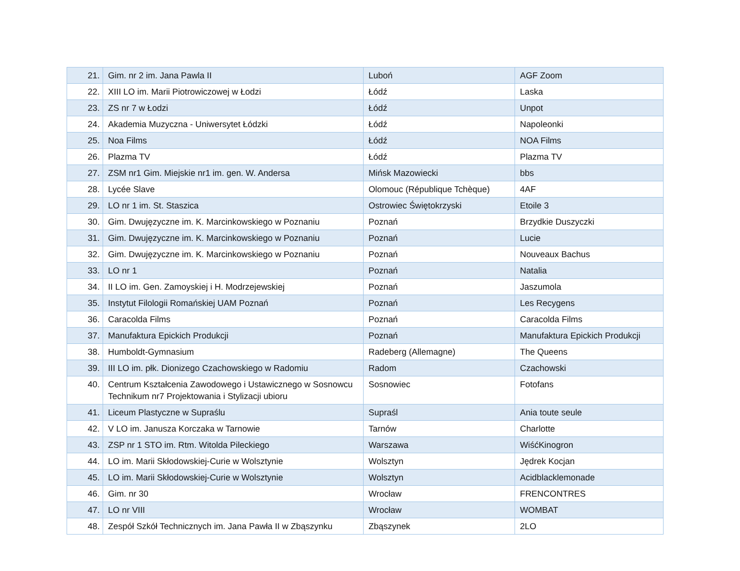| 21. | Gim. nr 2 im. Jana Pawla II | Luboń | AGF Zoom |
| 22. | XIII LO im. Marii Piotrowiczowej w Łodzi | Łódź | Laska |
| 23. | ZS nr 7 w Łodzi | Łódź | Unpot |
| 24. | Akademia Muzyczna - Uniwersytet Łódzki | Łódź | Napoleonki |
| 25. | Noa Films | Łódź | NOA Films |
| 26. | Plazma TV | Łódź | Plazma TV |
| 27. | ZSM nr1 Gim. Miejskie nr1 im. gen. W. Andersa | Mińsk Mazowiecki | bbs |
| 28. | Lycée Slave | Olomouc (République Tchèque) | 4AF |
| 29. | LO nr 1 im. St. Staszica | Ostrowiec Świętokrzyski | Etoile 3 |
| 30. | Gim. Dwujęzyczne im. K. Marcinkowskiego w Poznaniu | Poznań | Brzydkie Duszyczki |
| 31. | Gim. Dwujęzyczne im. K. Marcinkowskiego w Poznaniu | Poznań | Lucie |
| 32. | Gim. Dwujęzyczne im. K. Marcinkowskiego w Poznaniu | Poznań | Nouveaux Bachus |
| 33. | LO nr 1 | Poznań | Natalia |
| 34. | II LO im. Gen. Zamoyskiej i H. Modrzejewskiej | Poznań | Jaszumola |
| 35. | Instytut Filologii Romańskiej UAM Poznań | Poznań | Les Recygens |
| 36. | Caracolda Films | Poznań | Caracolda Films |
| 37. | Manufaktura Epickich Produkcji | Poznań | Manufaktura Epickich Produkcji |
| 38. | Humboldt-Gymnasium | Radeberg (Allemagne) | The Queens |
| 39. | III LO im. płk. Dionizego Czachowskiego w Radomiu | Radom | Czachowski |
| 40. | Centrum Kształcenia Zawodowego i Ustawicznego w Sosnowcu Technikum nr7 Projektowania i Stylizacji ubioru | Sosnowiec | Fotofans |
| 41. | Liceum Plastyczne w Supraślu | Supraśl | Ania toute seule |
| 42. | V LO im. Janusza Korczaka w Tarnowie | Tarnów | Charlotte |
| 43. | ZSP nr 1 STO im. Rtm. Witolda Pileckiego | Warszawa | WiśćKinogron |
| 44. | LO im. Marii Skłodowskiej-Curie w Wolsztynie | Wolsztyn | Jędrek Kocjan |
| 45. | LO im. Marii Skłodowskiej-Curie w Wolsztynie | Wolsztyn | Acidblacklemonade |
| 46. | Gim. nr 30 | Wrocław | FRENCONTRES |
| 47. | LO nr VIII | Wrocław | WOMBAT |
| 48. | Zespół Szkół Technicznych im. Jana Pawła II w Zbąszynku | Zbąszynek | 2LO |